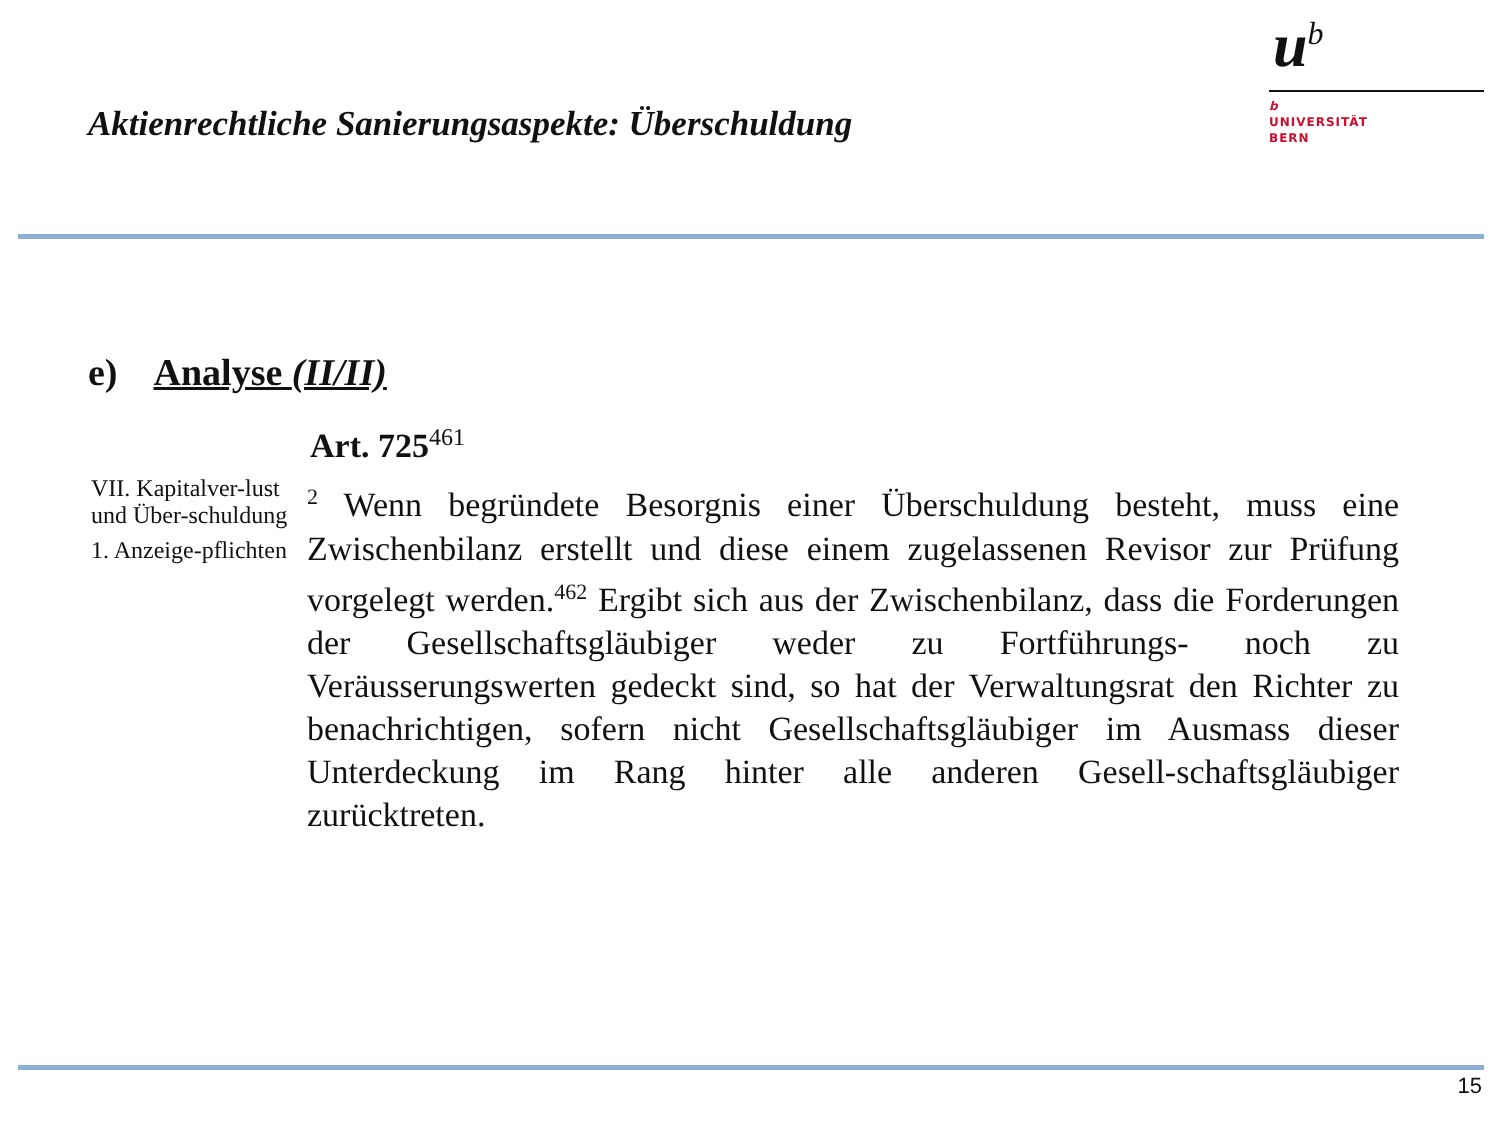Aktienrechtliche Sanierungsaspekte: Überschuldung
u<sup>b</sup>
b
UNIVERSITÄT
BERN
e) Analyse (II/II)
Art. 725<sup>461</sup>
VII. Kapitalver-lust und Über-schuldung
1. Anzeige-pflichten
<sup>2</sup> Wenn begründete Besorgnis einer Überschuldung besteht, muss eine Zwischenbilanz erstellt und diese einem zugelassenen Revisor zur Prüfung vorgelegt werden.<sup>462</sup> Ergibt sich aus der Zwischenbilanz, dass die Forderungen der Gesellschaftsgläubiger weder zu Fortführungs- noch zu Veräusserungswerten gedeckt sind, so hat der Verwaltungsrat den Richter zu benachrichtigen, sofern nicht Gesellschaftsgläubiger im Ausmass dieser Unterdeckung im Rang hinter alle anderen Gesell-schaftsgläubiger zurücktreten.
15